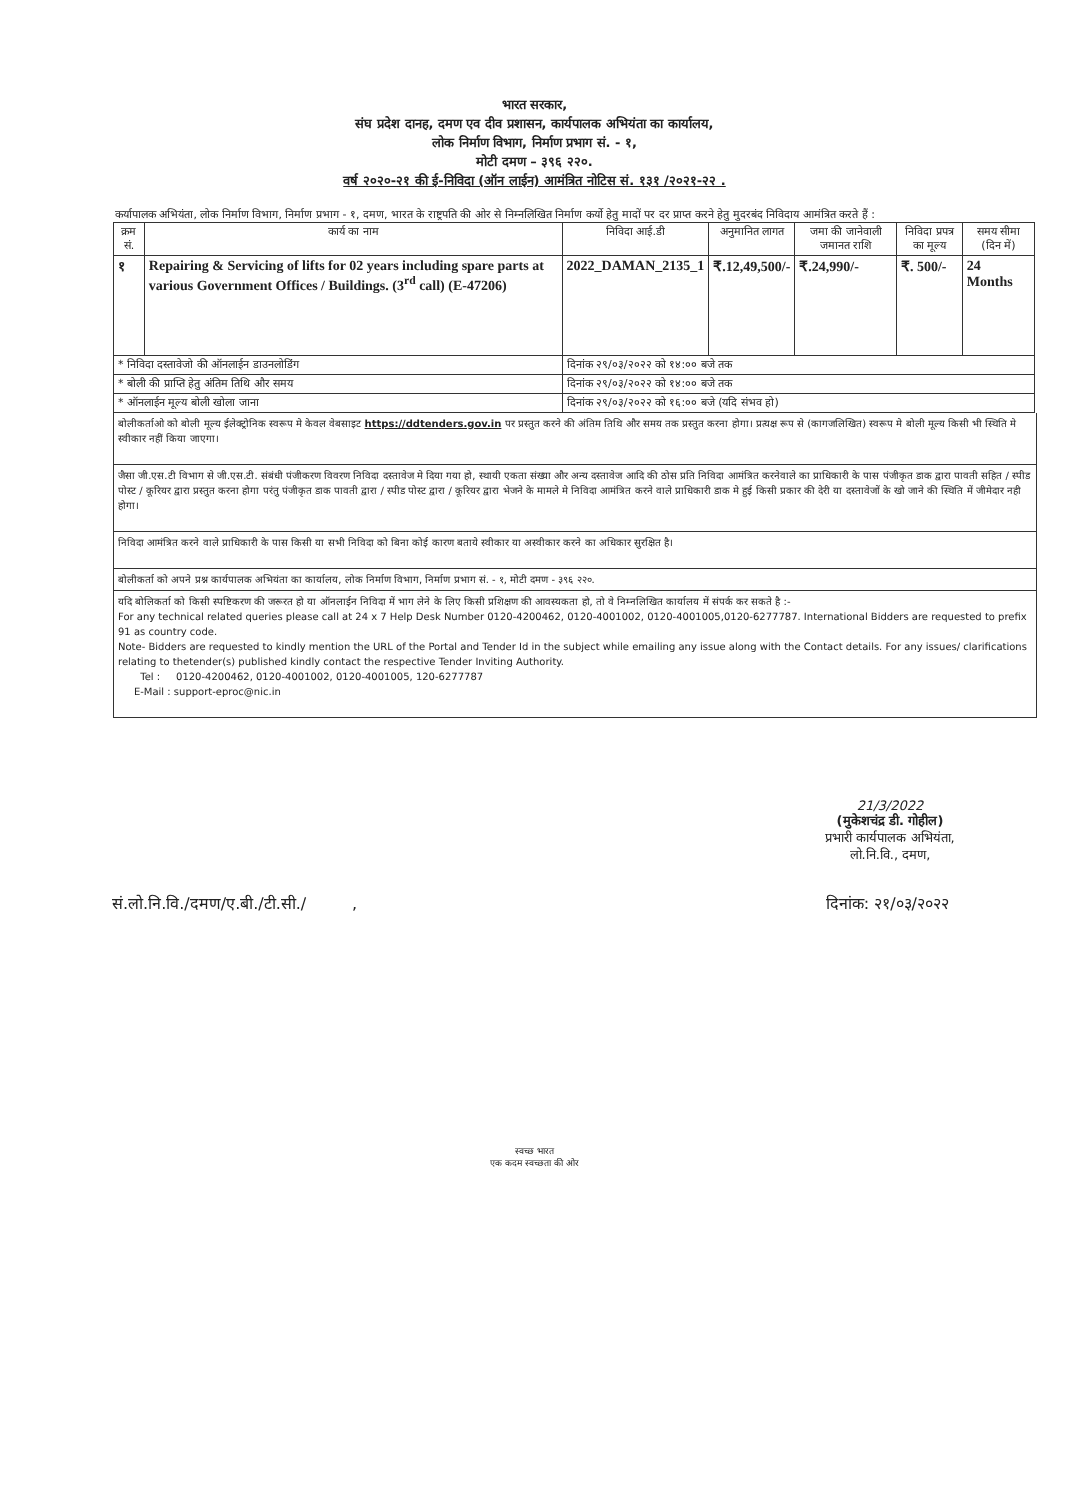भारत सरकार,
संघ प्रदेश दानह, दमण एव दीव प्रशासन, कार्यपालक अभियंता का कार्यालय,
लोक निर्माण विभाग, निर्माण प्रभाग सं. - १,
मोटी दमण – ३९६ २२०.
वर्ष २०२०-२१ की ई-निविदा (ऑन लाईन) आमंत्रित नोटिस सं. १३१ /२०२१-२२ .
कर्यापालक अभियंता, लोक निर्माण विभाग, निर्माण प्रभाग - १, दमण, भारत के राष्ट्रपति की ओर से निम्नलिखित निर्माण कर्यो हेतु मादों पर दर प्राप्त करने हेतु मुदरबंद निविदाय आमंत्रित करते हैं :
| क्रम सं. | कार्य का नाम | निविदा आई.डी | अनुमानित लागत | जमा की जानेवाली जमानत राशि | निविदा प्रपत्र का मूल्य | समय सीमा (दिन में) |
| --- | --- | --- | --- | --- | --- | --- |
| १ | Repairing & Servicing of lifts for 02 years including spare parts at various Government Offices / Buildings. (3<sup>rd</sup> call) (E-47206) | 2022_DAMAN_2135_1 | ₹.12,49,500/- | ₹.24,990/- | ₹. 500/- | 24 Months |
| * निविदा दस्तावेजो की ऑनलाईन डाउनलोडिंग | | दिनांक २९/०३/२०२२ को १४:०० बजे तक | | | | |
| * बोली की प्राप्ति हेतु अंतिम तिथि और समय | | दिनांक २९/०३/२०२२ को १४:०० बजे तक | | | | |
| * ऑनलाईन मूल्य बोली खोला जाना | | दिनांक २९/०३/२०२२ को १६:०० बजे (यदि संभव हो) | | | | |
बोलीकर्ताओ को बोली मूल्य ईलेक्ट्रोनिक स्वरूप मे केवल वेबसाइट https://ddtenders.gov.in पर प्रस्तुत करने की अंतिम तिथि और समय तक प्रस्तुत करना होगा। प्रत्यक्ष रूप से (कागजलिखित) स्वरूप मे बोली मूल्य किसी भी स्थिति मे स्वीकार नहीं किया जाएगा।
जैसा जी.एस.टी विभाग से जी.एस.टी. संबंधी पंजीकरण विवरण निविदा दस्तावेज मे दिया गया हो, स्थायी एकता संख्या और अन्य दस्तावेज आदि की ठोस प्रति निविदा आमंत्रित करनेवाले का प्राधिकारी के पास पंजीकृत डाक द्वारा पावती सहित / स्पीड पोस्ट / कूरियर द्वारा प्रस्तुत करना होगा परंतु पंजीकृत डाक पावती द्वारा / स्पीड पोस्ट द्वारा / कूरियर द्वारा भेजने के मामले मे निविदा आमंत्रित करने वाले प्राधिकारी डाक मे हुई किसी प्रकार की देरी या दस्तावेजों के खो जाने की स्थिति में जीमेदार नही होगा।
निविदा आमंत्रित करने वाले प्राधिकारी के पास किसी या सभी निविदा को बिना कोई कारण बताये स्वीकार या अस्वीकार करने का अधिकार सुरक्षित है।
बोलीकर्ता को अपने प्रश्न कार्यपालक अभियंता का कार्यालय, लोक निर्माण विभाग, निर्माण प्रभाग सं. - १, मोटी दमण - ३९६ २२०.
यदि बोलिकर्ता को किसी स्पष्टिकरण की जरूरत हो या ऑनलाईन निविदा में भाग लेने के लिए किसी प्रशिक्षण की आवस्यकता हो, तो वे निम्नलिखित कार्यालय में संपर्क कर सकते है :-
For any technical related queries please call at 24 x 7 Help Desk Number 0120-4200462, 0120-4001002, 0120-4001005,0120-6277787. International Bidders are requested to prefix 91 as country code.
Note- Bidders are requested to kindly mention the URL of the Portal and Tender Id in the subject while emailing any issue along with the Contact details. For any issues/ clarifications relating to thetender(s) published kindly contact the respective Tender Inviting Authority.
Tel : 0120-4200462, 0120-4001002, 0120-4001005, 120-6277787
E-Mail : support-eproc@nic.in
21/3/2022
(मुकेशचंद्र डी. गोहील)
प्रभारी कार्यपालक अभियंता,
लो.नि.वि., दमण,
सं.लो.नि.वि./दमण/ए.बी./टी.सी./ , दिनांक: २१/०३/२०२२
स्वच्छ भारत
एक कदम स्वच्छता की ओर